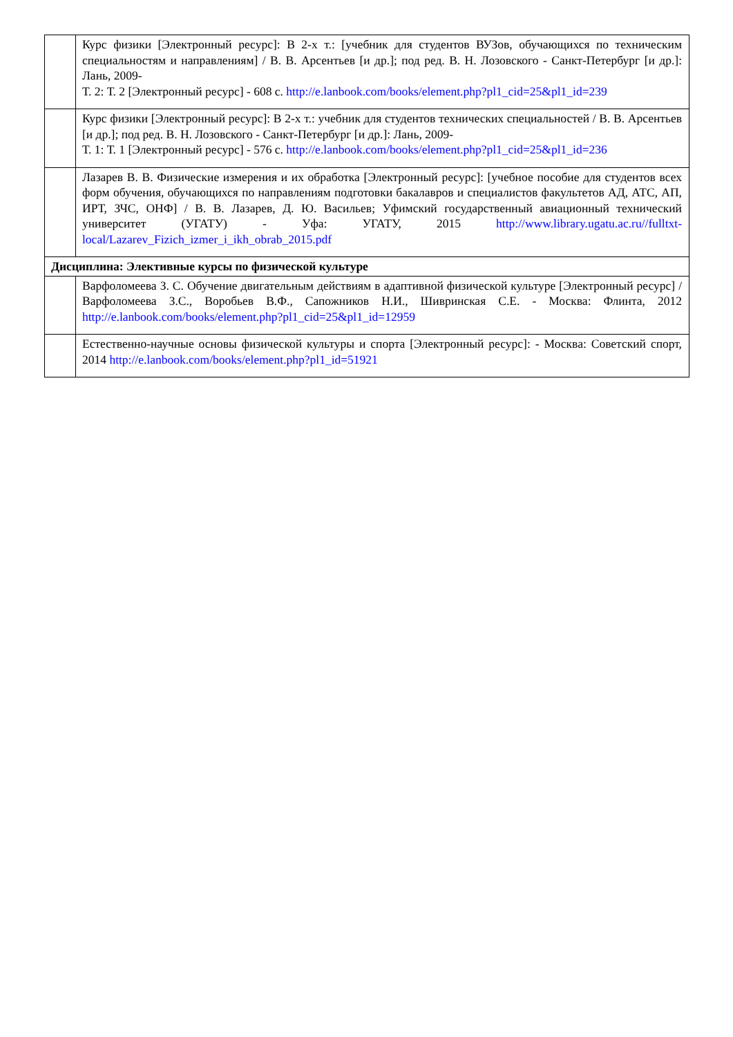| | Курс физики [Электронный ресурс]: В 2-х т.: [учебник для студентов ВУЗов, обучающихся по техническим специальностям и направлениям] / В. В. Арсентьев [и др.]; под ред. В. Н. Лозовского - Санкт-Петербург [и др.]: Лань, 2009- Т. 2: Т. 2 [Электронный ресурс] - 608 с. http://e.lanbook.com/books/element.php?pl1_cid=25&pl1_id=239 |
| | Курс физики [Электронный ресурс]: В 2-х т.: учебник для студентов технических специальностей / В. В. Арсентьев [и др.]; под ред. В. Н. Лозовского - Санкт-Петербург [и др.]: Лань, 2009- Т. 1: Т. 1 [Электронный ресурс] - 576 с. http://e.lanbook.com/books/element.php?pl1_cid=25&pl1_id=236 |
| | Лазарев В. В. Физические измерения и их обработка [Электронный ресурс]: [учебное пособие для студентов всех форм обучения, обучающихся по направлениям подготовки бакалавров и специалистов факультетов АД, АТС, АП, ИРТ, ЗЧС, ОНФ] / В. В. Лазарев, Д. Ю. Васильев; Уфимский государственный авиационный технический университет (УГАТУ) - Уфа: УГАТУ, 2015 http://www.library.ugatu.ac.ru//fulltxt-local/Lazarev_Fizich_izmer_i_ikh_obrab_2015.pdf |
| Дисциплина: Элективные курсы по физической культуре | |
| | Варфоломеева З. С. Обучение двигательным действиям в адаптивной физической культуре [Электронный ресурс] / Варфоломеева З.С., Воробьев В.Ф., Сапожников Н.И., Шивринская С.Е. - Москва: Флинта, 2012 http://e.lanbook.com/books/element.php?pl1_cid=25&pl1_id=12959 |
| | Естественно-научные основы физической культуры и спорта [Электронный ресурс]: - Москва: Советский спорт, 2014 http://e.lanbook.com/books/element.php?pl1_id=51921 |